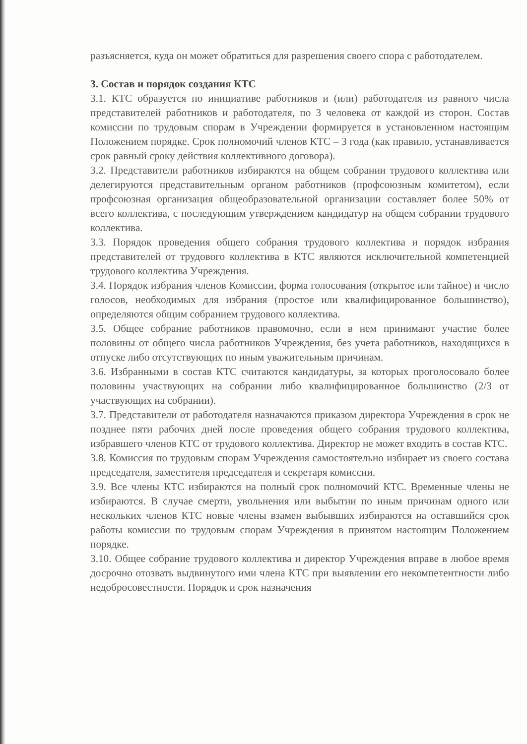разъясняется, куда он может обратиться для разрешения своего спора с работодателем.
3. Состав и порядок создания КТС
3.1. КТС образуется по инициативе работников и (или) работодателя из равного числа представителей работников и работодателя, по 3 человека от каждой из сторон. Состав комиссии по трудовым спорам в Учреждении формируется в установленном настоящим Положением порядке. Срок полномочий членов КТС – 3 года (как правило, устанавливается срок равный сроку действия коллективного договора).
3.2. Представители работников избираются на общем собрании трудового коллектива или делегируются представительным органом работников (профсоюзным комитетом), если профсоюзная организация общеобразовательной организации составляет более 50% от всего коллектива, с последующим утверждением кандидатур на общем собрании трудового коллектива.
3.3. Порядок проведения общего собрания трудового коллектива и порядок избрания представителей от трудового коллектива в КТС являются исключительной компетенцией трудового коллектива Учреждения.
3.4. Порядок избрания членов Комиссии, форма голосования (открытое или тайное) и число голосов, необходимых для избрания (простое или квалифицированное большинство), определяются общим собранием трудового коллектива.
3.5. Общее собрание работников правомочно, если в нем принимают участие более половины от общего числа работников Учреждения, без учета работников, находящихся в отпуске либо отсутствующих по иным уважительным причинам.
3.6. Избранными в состав КТС считаются кандидатуры, за которых проголосовало более половины участвующих на собрании либо квалифицированное большинство (2/3 от участвующих на собрании).
3.7. Представители от работодателя назначаются приказом директора Учреждения в срок не позднее пяти рабочих дней после проведения общего собрания трудового коллектива, избравшего членов КТС от трудового коллектива. Директор не может входить в состав КТС.
3.8. Комиссия по трудовым спорам Учреждения самостоятельно избирает из своего состава председателя, заместителя председателя и секретаря комиссии.
3.9. Все члены КТС избираются на полный срок полномочий КТС. Временные члены не избираются. В случае смерти, увольнения или выбытии по иным причинам одного или нескольких членов КТС новые члены взамен выбывших избираются на оставшийся срок работы комиссии по трудовым спорам Учреждения в принятом настоящим Положением порядке.
3.10. Общее собрание трудового коллектива и директор Учреждения вправе в любое время досрочно отозвать выдвинутого ими члена КТС при выявлении его некомпетентности либо недобросовестности. Порядок и срок назначения